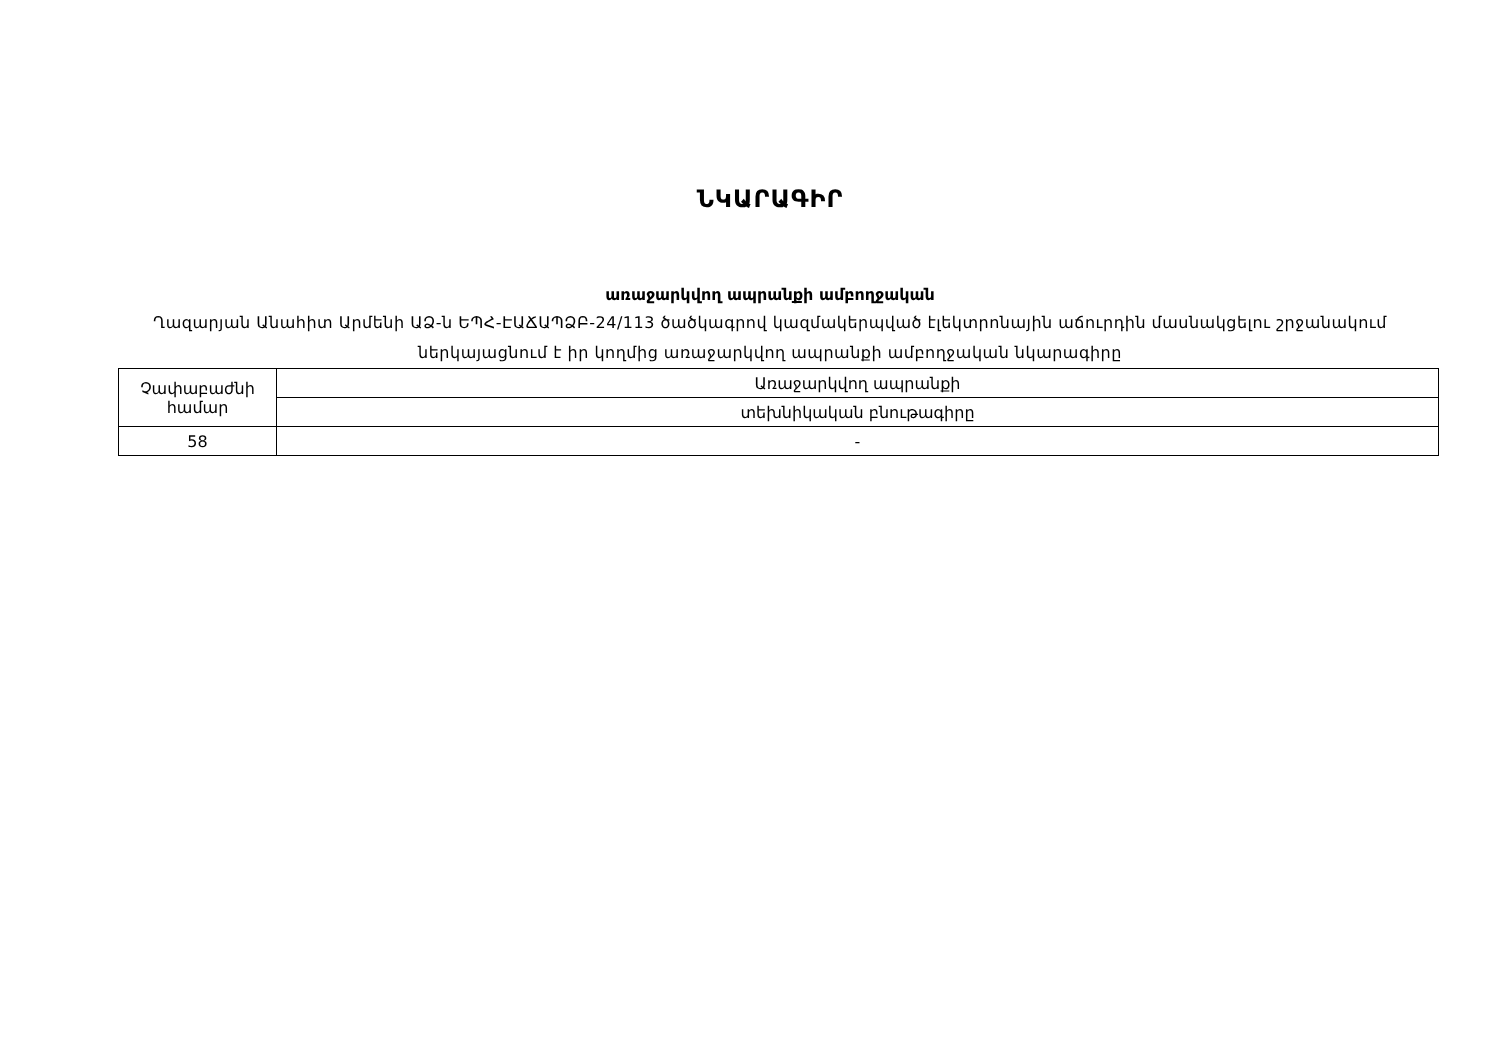ՆԿԱՐԱԳԻՐ
առաջարկվող ապրանքի ամբողջական
Ղազարյան Անահիտ Արմենի ԱՁ-ն ԵՊՀ-ԷԱՃԱՊՁԲ-24/113 ծածկագրով կազմակերպված էլեկտրոնային աճուրդին մասնակցելու շրջանակում ներկայացնում է իր կողմից առաջարկվող ապրանքի ամբողջական նկարագիրը
| Չափաբաժնի համար | Առաջարկվող ապրանքի |
| | տեխնիկական բնութագիրը |
| 58 | - |